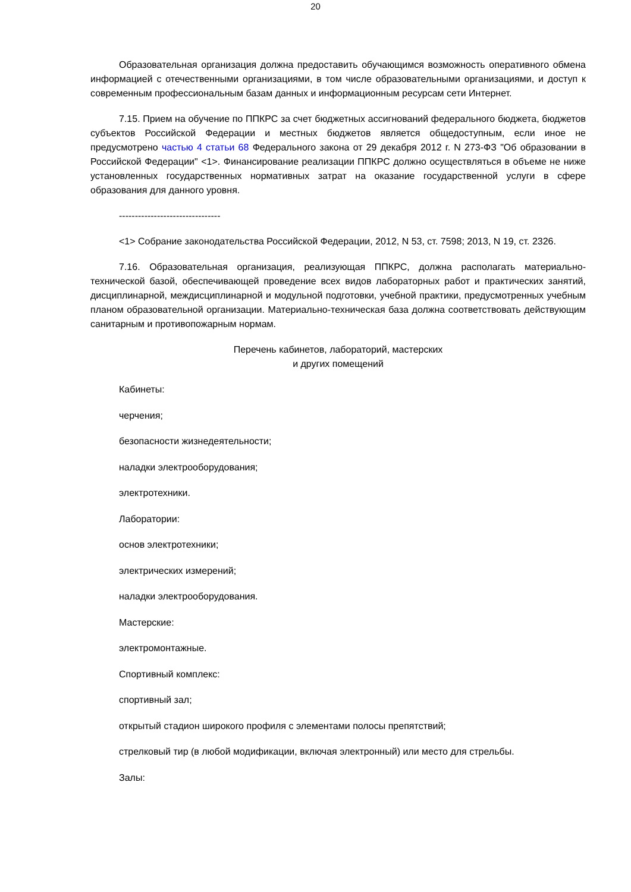20
Образовательная организация должна предоставить обучающимся возможность оперативного обмена информацией с отечественными организациями, в том числе образовательными организациями, и доступ к современным профессиональным базам данных и информационным ресурсам сети Интернет.
7.15. Прием на обучение по ППКРС за счет бюджетных ассигнований федерального бюджета, бюджетов субъектов Российской Федерации и местных бюджетов является общедоступным, если иное не предусмотрено частью 4 статьи 68 Федерального закона от 29 декабря 2012 г. N 273-ФЗ "Об образовании в Российской Федерации" <1>. Финансирование реализации ППКРС должно осуществляться в объеме не ниже установленных государственных нормативных затрат на оказание государственной услуги в сфере образования для данного уровня.
--------------------------------
<1> Собрание законодательства Российской Федерации, 2012, N 53, ст. 7598; 2013, N 19, ст. 2326.
7.16. Образовательная организация, реализующая ППКРС, должна располагать материально-технической базой, обеспечивающей проведение всех видов лабораторных работ и практических занятий, дисциплинарной, междисциплинарной и модульной подготовки, учебной практики, предусмотренных учебным планом образовательной организации. Материально-техническая база должна соответствовать действующим санитарным и противопожарным нормам.
Перечень кабинетов, лабораторий, мастерских
и других помещений
Кабинеты:
черчения;
безопасности жизнедеятельности;
наладки электрооборудования;
электротехники.
Лаборатории:
основ электротехники;
электрических измерений;
наладки электрооборудования.
Мастерские:
электромонтажные.
Спортивный комплекс:
спортивный зал;
открытый стадион широкого профиля с элементами полосы препятствий;
стрелковый тир (в любой модификации, включая электронный) или место для стрельбы.
Залы: